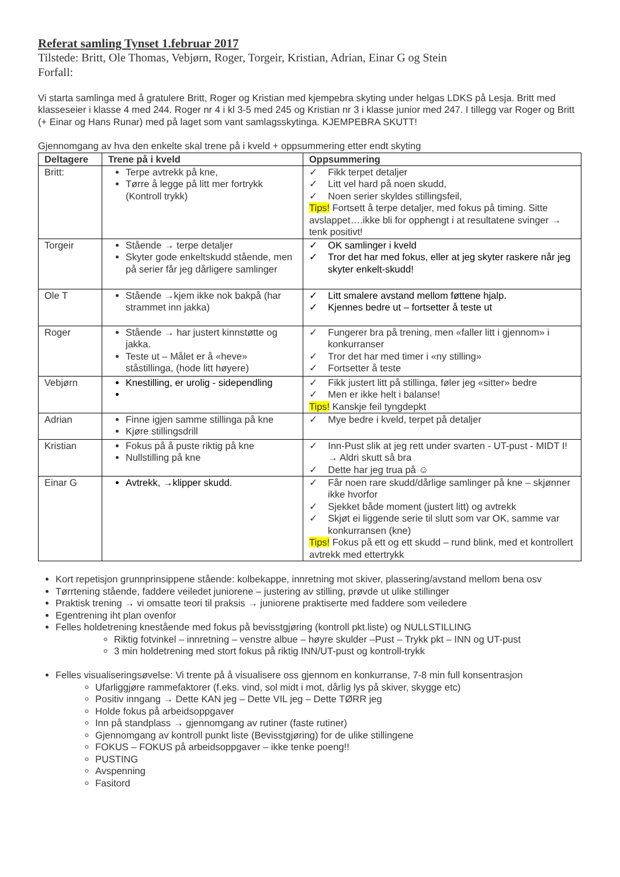Referat samling Tynset 1.februar 2017
Tilstede: Britt, Ole Thomas, Vebjørn, Roger, Torgeir, Kristian, Adrian, Einar G og Stein
Forfall:
Vi starta samlinga med å gratulere Britt, Roger og Kristian med kjempebra skyting under helgas LDKS på Lesja. Britt med klasseseier i klasse 4 med 244. Roger nr 4 i kl 3-5 med 245 og Kristian nr 3 i klasse junior med 247. I tillegg var Roger og Britt (+ Einar og Hans Runar) med på laget som vant samlagsskytinga. KJEMPEBRA SKUTT!
Gjennomgang av hva den enkelte skal trene på i kveld + oppsummering etter endt skyting
| Deltagere | Trene på i kveld | Oppsummering |
| --- | --- | --- |
| Britt: | Terpe avtrekk på kne, Tørre å legge på litt mer fortrykk (Kontroll trykk) | ✓ Fikk terpet detaljer ✓ Litt vel hard på noen skudd, ✓ Noen serier skyldes stillingsfeil, Tips! Fortsett å terpe detaljer, med fokus på timing. Sitte avslappet….ikke bli for opphengt i at resultatene svinger → tenk positivt! |
| Torgeir | Stående → terpe detaljer Skyter gode enkeltskudd stående, men på serier får jeg dårligere samlinger | ✓ OK samlinger i kveld ✓ Tror det har med fokus, eller at jeg skyter raskere når jeg skyter enkelt-skudd! |
| Ole T | Stående →kjem ikke nok bakpå (har strammet inn jakka) | ✓ Litt smalere avstand mellom føttene hjalp. ✓ Kjennes bedre ut – fortsetter å teste ut |
| Roger | Stående → har justert kinnstøtte og jakka. Teste ut – Målet er å «heve» ståstillinga, (hode litt høyere) | ✓ Fungerer bra på trening, men «faller litt i gjennom» i konkurranser ✓ Tror det har med timer i «ny stilling» ✓ Fortsetter å teste |
| Vebjørn | Knestilling, er urolig - sidependling | ✓ Fikk justert litt på stillinga, føler jeg «sitter» bedre ✓ Men er ikke helt i balanse! Tips! Kanskje feil tyngdepkt |
| Adrian | Finne igjen samme stillinga på kne Kjøre stillingsdrill | ✓ Mye bedre i kveld, terpet på detaljer |
| Kristian | Fokus på å puste riktig på kne Nullstilling på kne | ✓ Inn-Pust slik at jeg rett under svarten - UT-pust - MIDT I! → Aldri skutt så bra ✓ Dette har jeg trua på ☺ |
| Einar G | Avtrekk, →klipper skudd. | ✓ Får noen rare skudd/dårlige samlinger på kne – skjønner ikke hvorfor ✓ Sjekket både moment (justert litt) og avtrekk ✓ Skjøt ei liggende serie til slutt som var OK, samme var konkurransen (kne) Tips! Fokus på ett og ett skudd – rund blink, med et kontrollert avtrekk med ettertrykk |
Kort repetisjon grunnprinsippene stående: kolbekappe, innretning mot skiver, plassering/avstand mellom bena osv
Tørrtening stående, faddere veiledet juniorene – justering av stilling, prøvde ut ulike stillinger
Praktisk trening → vi omsatte teori til praksis → juniorene praktiserte med faddere som veiledere
Egentrening iht plan ovenfor
Felles holdetrening knestående med fokus på bevisstgjøring (kontroll pkt.liste) og NULLSTILLING
Riktig fotvinkel – innretning – venstre albue – høyre skulder –Pust – Trykk pkt – INN og UT-pust
3 min holdetrening med stort fokus på riktig INN/UT-pust og kontroll-trykk
Felles visualiseringsøvelse: Vi trente på å visualisere oss gjennom en konkurranse, 7-8 min full konsentrasjon
Ufarliggjøre rammefaktorer (f.eks. vind, sol midt i mot, dårlig lys på skiver, skygge etc)
Positiv inngang → Dette KAN jeg – Dette VIL jeg – Dette TØRR jeg
Holde fokus på arbeidsoppgaver
Inn på standplass → gjennomgang av rutiner (faste rutiner)
Gjennomgang av kontroll punkt liste (Bevisstgjøring) for de ulike stillingene
FOKUS – FOKUS på arbeidsoppgaver – ikke tenke poeng!!
PUSTING
Avspenning
Fasitord